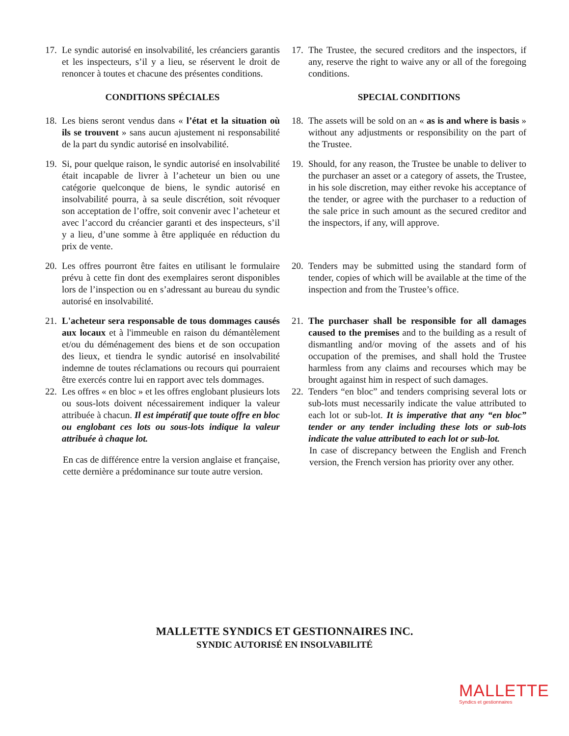17. Le syndic autorisé en insolvabilité, les créanciers garantis et les inspecteurs, s’il y a lieu, se réservent le droit de renoncer à toutes et chacune des présentes conditions.
17. The Trustee, the secured creditors and the inspectors, if any, reserve the right to waive any or all of the foregoing conditions.
CONDITIONS SPÉCIALES SPECIAL CONDITIONS
18. Les biens seront vendus dans « l’état et la situation où ils se trouvent » sans aucun ajustement ni responsabilité de la part du syndic autorisé en insolvabilité.
18. The assets will be sold on an « as is and where is basis » without any adjustments or responsibility on the part of the Trustee.
19. Si, pour quelque raison, le syndic autorisé en insolvabilité était incapable de livrer à l’acheteur un bien ou une catégorie quelconque de biens, le syndic autorisé en insolvabilité pourra, à sa seule discrétion, soit révoquer son acceptation de l’offre, soit convenir avec l’acheteur et avec l’accord du créancier garanti et des inspecteurs, s’il y a lieu, d’une somme à être appliquée en réduction du prix de vente.
19. Should, for any reason, the Trustee be unable to deliver to the purchaser an asset or a category of assets, the Trustee, in his sole discretion, may either revoke his acceptance of the tender, or agree with the purchaser to a reduction of the sale price in such amount as the secured creditor and the inspectors, if any, will approve.
20. Les offres pourront être faites en utilisant le formulaire prévu à cette fin dont des exemplaires seront disponibles lors de l’inspection ou en s’adressant au bureau du syndic autorisé en insolvabilité.
20. Tenders may be submitted using the standard form of tender, copies of which will be available at the time of the inspection and from the Trustee’s office.
21. L'acheteur sera responsable de tous dommages causés aux locaux et à l'immeuble en raison du démantèlement et/ou du déménagement des biens et de son occupation des lieux, et tiendra le syndic autorisé en insolvabilité indemne de toutes réclamations ou recours qui pourraient être exercés contre lui en rapport avec tels dommages.
21. The purchaser shall be responsible for all damages caused to the premises and to the building as a result of dismantling and/or moving of the assets and of his occupation of the premises, and shall hold the Trustee harmless from any claims and recourses which may be brought against him in respect of such damages.
22. Les offres « en bloc » et les offres englobant plusieurs lots ou sous-lots doivent nécessairement indiquer la valeur attribuée à chacun. Il est impératif que toute offre en bloc ou englobant ces lots ou sous-lots indique la valeur attribuée à chaque lot.
En cas de différence entre la version anglaise et française, cette dernière a prédominance sur toute autre version.
22. Tenders “en bloc” and tenders comprising several lots or sub-lots must necessarily indicate the value attributed to each lot or sub-lot. It is imperative that any “en bloc” tender or any tender including these lots or sub-lots indicate the value attributed to each lot or sub-lot.
In case of discrepancy between the English and French version, the French version has priority over any other.
MALLETTE SYNDICS ET GESTIONNAIRES INC.
SYNDIC AUTORISÉ EN INSOLVABILITÉ
MALLETTE
Syndics et gestionnaires